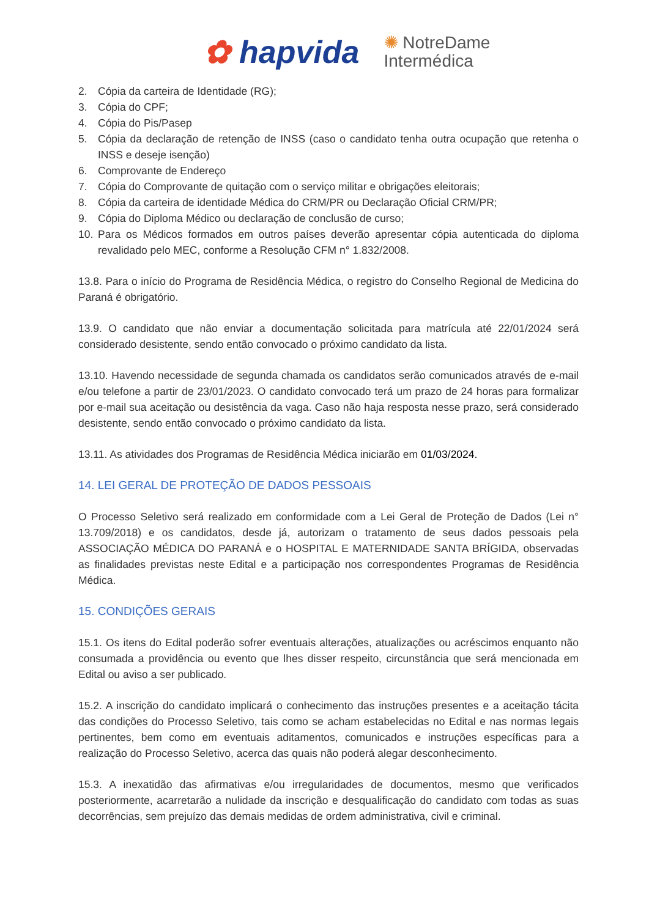✿ hapvida ✺ NotreDame
Intermédica
2. Cópia da carteira de Identidade (RG);
3. Cópia do CPF;
4. Cópia do Pis/Pasep
5. Cópia da declaração de retenção de INSS (caso o candidato tenha outra ocupação que retenha o INSS e deseje isenção)
6. Comprovante de Endereço
7. Cópia do Comprovante de quitação com o serviço militar e obrigações eleitorais;
8. Cópia da carteira de identidade Médica do CRM/PR ou Declaração Oficial CRM/PR;
9. Cópia do Diploma Médico ou declaração de conclusão de curso;
10. Para os Médicos formados em outros países deverão apresentar cópia autenticada do diploma revalidado pelo MEC, conforme a Resolução CFM n° 1.832/2008.
13.8. Para o início do Programa de Residência Médica, o registro do Conselho Regional de Medicina do Paraná é obrigatório.
13.9. O candidato que não enviar a documentação solicitada para matrícula até 22/01/2024 será considerado desistente, sendo então convocado o próximo candidato da lista.
13.10. Havendo necessidade de segunda chamada os candidatos serão comunicados através de e-mail e/ou telefone a partir de 23/01/2023. O candidato convocado terá um prazo de 24 horas para formalizar por e-mail sua aceitação ou desistência da vaga. Caso não haja resposta nesse prazo, será considerado desistente, sendo então convocado o próximo candidato da lista.
13.11. As atividades dos Programas de Residência Médica iniciarão em 01/03/2024.
14. LEI GERAL DE PROTEÇÃO DE DADOS PESSOAIS
O Processo Seletivo será realizado em conformidade com a Lei Geral de Proteção de Dados (Lei n° 13.709/2018) e os candidatos, desde já, autorizam o tratamento de seus dados pessoais pela ASSOCIAÇÃO MÉDICA DO PARANÁ e o HOSPITAL E MATERNIDADE SANTA BRÍGIDA, observadas as finalidades previstas neste Edital e a participação nos correspondentes Programas de Residência Médica.
15. CONDIÇÕES GERAIS
15.1. Os itens do Edital poderão sofrer eventuais alterações, atualizações ou acréscimos enquanto não consumada a providência ou evento que lhes disser respeito, circunstância que será mencionada em Edital ou aviso a ser publicado.
15.2. A inscrição do candidato implicará o conhecimento das instruções presentes e a aceitação tácita das condições do Processo Seletivo, tais como se acham estabelecidas no Edital e nas normas legais pertinentes, bem como em eventuais aditamentos, comunicados e instruções específicas para a realização do Processo Seletivo, acerca das quais não poderá alegar desconhecimento.
15.3. A inexatidão das afirmativas e/ou irregularidades de documentos, mesmo que verificados posteriormente, acarretarão a nulidade da inscrição e desqualificação do candidato com todas as suas decorrências, sem prejuízo das demais medidas de ordem administrativa, civil e criminal.